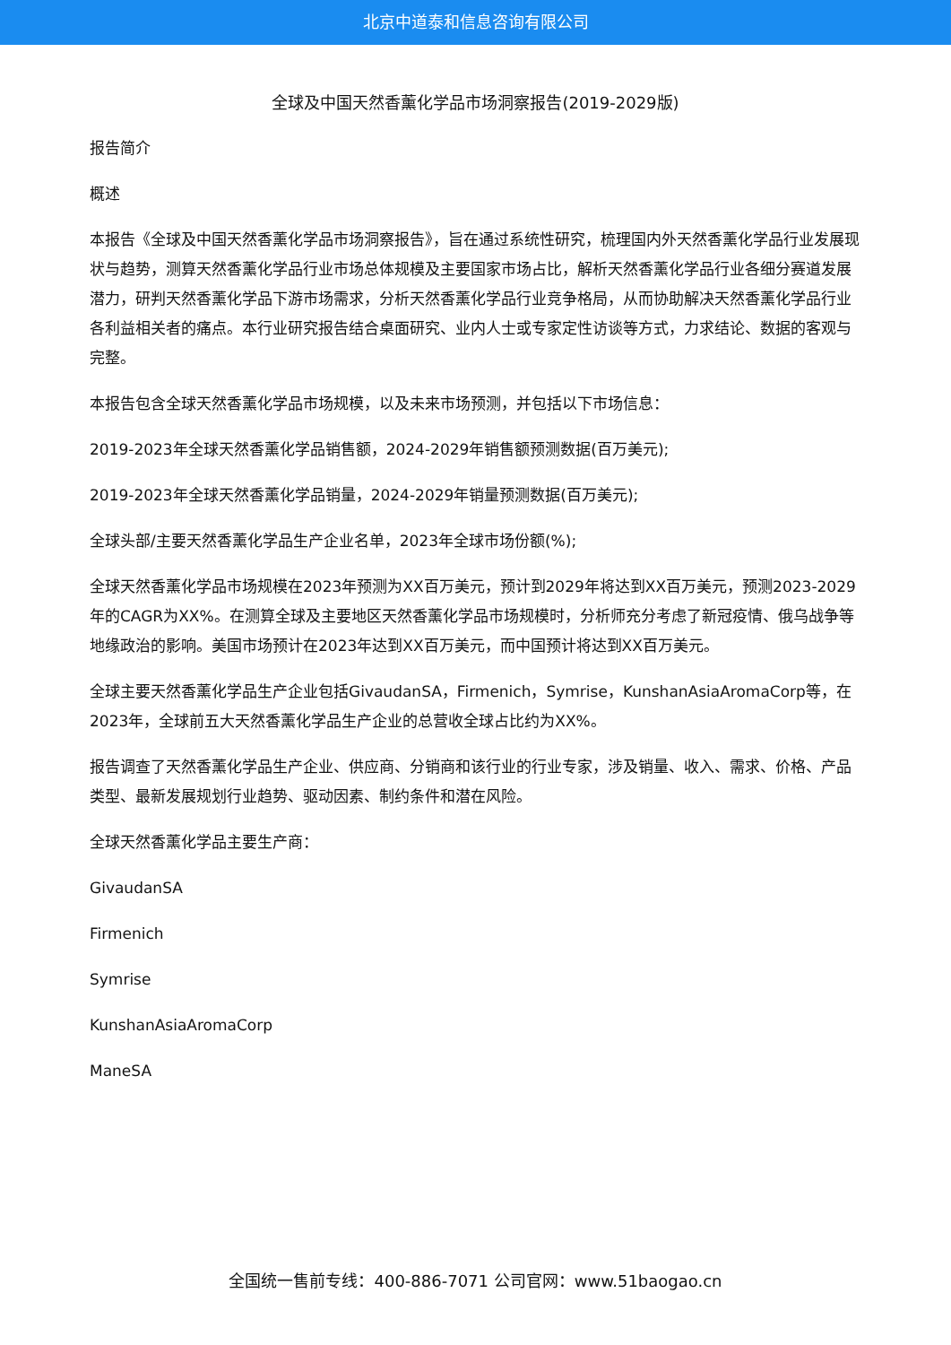北京中道泰和信息咨询有限公司
全球及中国天然香薰化学品市场洞察报告(2019-2029版)
报告简介
概述
本报告《全球及中国天然香薰化学品市场洞察报告》，旨在通过系统性研究，梳理国内外天然香薰化学品行业发展现状与趋势，测算天然香薰化学品行业市场总体规模及主要国家市场占比，解析天然香薰化学品行业各细分赛道发展潜力，研判天然香薰化学品下游市场需求，分析天然香薰化学品行业竞争格局，从而协助解决天然香薰化学品行业各利益相关者的痛点。本行业研究报告结合桌面研究、业内人士或专家定性访谈等方式，力求结论、数据的客观与完整。
本报告包含全球天然香薰化学品市场规模，以及未来市场预测，并包括以下市场信息：
2019-2023年全球天然香薰化学品销售额，2024-2029年销售额预测数据(百万美元);
2019-2023年全球天然香薰化学品销量，2024-2029年销量预测数据(百万美元);
全球头部/主要天然香薰化学品生产企业名单，2023年全球市场份额(%);
全球天然香薰化学品市场规模在2023年预测为XX百万美元，预计到2029年将达到XX百万美元，预测2023-2029年的CAGR为XX%。在测算全球及主要地区天然香薰化学品市场规模时，分析师充分考虑了新冠疫情、俄乌战争等地缘政治的影响。美国市场预计在2023年达到XX百万美元，而中国预计将达到XX百万美元。
全球主要天然香薰化学品生产企业包括GivaudanSA，Firmenich，Symrise，KunshanAsiaAromaCorp等，在2023年，全球前五大天然香薰化学品生产企业的总营收全球占比约为XX%。
报告调查了天然香薰化学品生产企业、供应商、分销商和该行业的行业专家，涉及销量、收入、需求、价格、产品类型、最新发展规划行业趋势、驱动因素、制约条件和潜在风险。
全球天然香薰化学品主要生产商：
GivaudanSA
Firmenich
Symrise
KunshanAsiaAromaCorp
ManeSA
全国统一售前专线：400-886-7071 公司官网：www.51baogao.cn